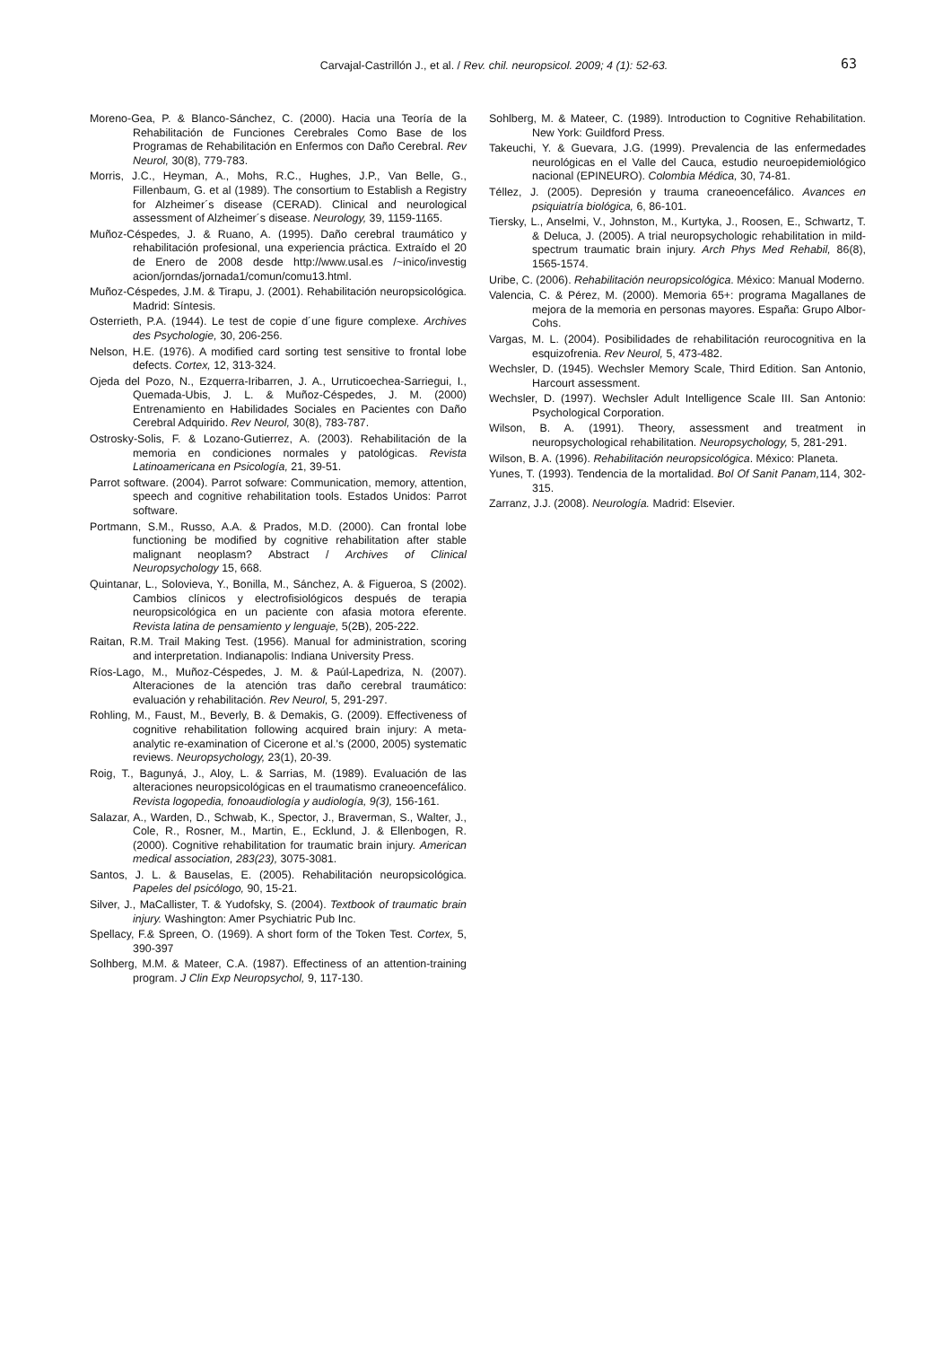Carvajal-Castrillón J., et al. / Rev. chil. neuropsicol. 2009; 4 (1): 52-63.
63
Moreno-Gea, P. & Blanco-Sánchez, C. (2000). Hacia una Teoría de la Rehabilitación de Funciones Cerebrales Como Base de los Programas de Rehabilitación en Enfermos con Daño Cerebral. Rev Neurol, 30(8), 779-783.
Morris, J.C., Heyman, A., Mohs, R.C., Hughes, J.P., Van Belle, G., Fillenbaum, G. et al (1989). The consortium to Establish a Registry for Alzheimer´s disease (CERAD). Clinical and neurological assessment of Alzheimer´s disease. Neurology, 39, 1159-1165.
Muñoz-Céspedes, J. & Ruano, A. (1995). Daño cerebral traumático y rehabilitación profesional, una experiencia práctica. Extraído el 20 de Enero de 2008 desde http://www.usal.es /~inico/investig acion/jorndas/jornada1/comun/comu13.html.
Muñoz-Céspedes, J.M. & Tirapu, J. (2001). Rehabilitación neuropsicológica. Madrid: Síntesis.
Osterrieth, P.A. (1944). Le test de copie d´une figure complexe. Archives des Psychologie, 30, 206-256.
Nelson, H.E. (1976). A modified card sorting test sensitive to frontal lobe defects. Cortex, 12, 313-324.
Ojeda del Pozo, N., Ezquerra-Iribarren, J. A., Urruticoechea-Sarriegui, I., Quemada-Ubis, J. L. & Muñoz-Céspedes, J. M. (2000) Entrenamiento en Habilidades Sociales en Pacientes con Daño Cerebral Adquirido. Rev Neurol, 30(8), 783-787.
Ostrosky-Solis, F. & Lozano-Gutierrez, A. (2003). Rehabilitación de la memoria en condiciones normales y patológicas. Revista Latinoamericana en Psicología, 21, 39-51.
Parrot software. (2004). Parrot sofware: Communication, memory, attention, speech and cognitive rehabilitation tools. Estados Unidos: Parrot software.
Portmann, S.M., Russo, A.A. & Prados, M.D. (2000). Can frontal lobe functioning be modified by cognitive rehabilitation after stable malignant neoplasm? Abstract / Archives of Clinical Neuropsychology 15, 668.
Quintanar, L., Solovieva, Y., Bonilla, M., Sánchez, A. & Figueroa, S (2002). Cambios clínicos y electrofisiológicos después de terapia neuropsicológica en un paciente con afasia motora eferente. Revista latina de pensamiento y lenguaje, 5(2B), 205-222.
Raitan, R.M. Trail Making Test. (1956). Manual for administration, scoring and interpretation. Indianapolis: Indiana University Press.
Ríos-Lago, M., Muñoz-Céspedes, J. M. & Paúl-Lapedriza, N. (2007). Alteraciones de la atención tras daño cerebral traumático: evaluación y rehabilitación. Rev Neurol, 5, 291-297.
Rohling, M., Faust, M., Beverly, B. & Demakis, G. (2009). Effectiveness of cognitive rehabilitation following acquired brain injury: A meta-analytic re-examination of Cicerone et al.'s (2000, 2005) systematic reviews. Neuropsychology, 23(1), 20-39.
Roig, T., Bagunyá, J., Aloy, L. & Sarrias, M. (1989). Evaluación de las alteraciones neuropsicológicas en el traumatismo craneoencefálico. Revista logopedia, fonoaudiología y audiología, 9(3), 156-161.
Salazar, A., Warden, D., Schwab, K., Spector, J., Braverman, S., Walter, J., Cole, R., Rosner, M., Martin, E., Ecklund, J. & Ellenbogen, R. (2000). Cognitive rehabilitation for traumatic brain injury. American medical association, 283(23), 3075-3081.
Santos, J. L. & Bauselas, E. (2005). Rehabilitación neuropsicológica. Papeles del psicólogo, 90, 15-21.
Silver, J., MaCallister, T. & Yudofsky, S. (2004). Textbook of traumatic brain injury. Washington: Amer Psychiatric Pub Inc.
Spellacy, F.& Spreen, O. (1969). A short form of the Token Test. Cortex, 5, 390-397
Solhberg, M.M. & Mateer, C.A. (1987). Effectiness of an attention-training program. J Clin Exp Neuropsychol, 9, 117-130.
Sohlberg, M. & Mateer, C. (1989). Introduction to Cognitive Rehabilitation. New York: Guildford Press.
Takeuchi, Y. & Guevara, J.G. (1999). Prevalencia de las enfermedades neurológicas en el Valle del Cauca, estudio neuroepidemiológico nacional (EPINEURO). Colombia Médica, 30, 74-81.
Téllez, J. (2005). Depresión y trauma craneoencefálico. Avances en psiquiatría biológica, 6, 86-101.
Tiersky, L., Anselmi, V., Johnston, M., Kurtyka, J., Roosen, E., Schwartz, T. & Deluca, J. (2005). A trial neuropsychologic rehabilitation in mild-spectrum traumatic brain injury. Arch Phys Med Rehabil, 86(8), 1565-1574.
Uribe, C. (2006). Rehabilitación neuropsicológica. México: Manual Moderno.
Valencia, C. & Pérez, M. (2000). Memoria 65+: programa Magallanes de mejora de la memoria en personas mayores. España: Grupo Albor-Cohs.
Vargas, M. L. (2004). Posibilidades de rehabilitación reurocognitiva en la esquizofrenia. Rev Neurol, 5, 473-482.
Wechsler, D. (1945). Wechsler Memory Scale, Third Edition. San Antonio, Harcourt assessment.
Wechsler, D. (1997). Wechsler Adult Intelligence Scale III. San Antonio: Psychological Corporation.
Wilson, B. A. (1991). Theory, assessment and treatment in neuropsychological rehabilitation. Neuropsychology, 5, 281-291.
Wilson, B. A. (1996). Rehabilitación neuropsicológica. México: Planeta.
Yunes, T. (1993). Tendencia de la mortalidad. Bol Of Sanit Panam, 114, 302-315.
Zarranz, J.J. (2008). Neurología. Madrid: Elsevier.